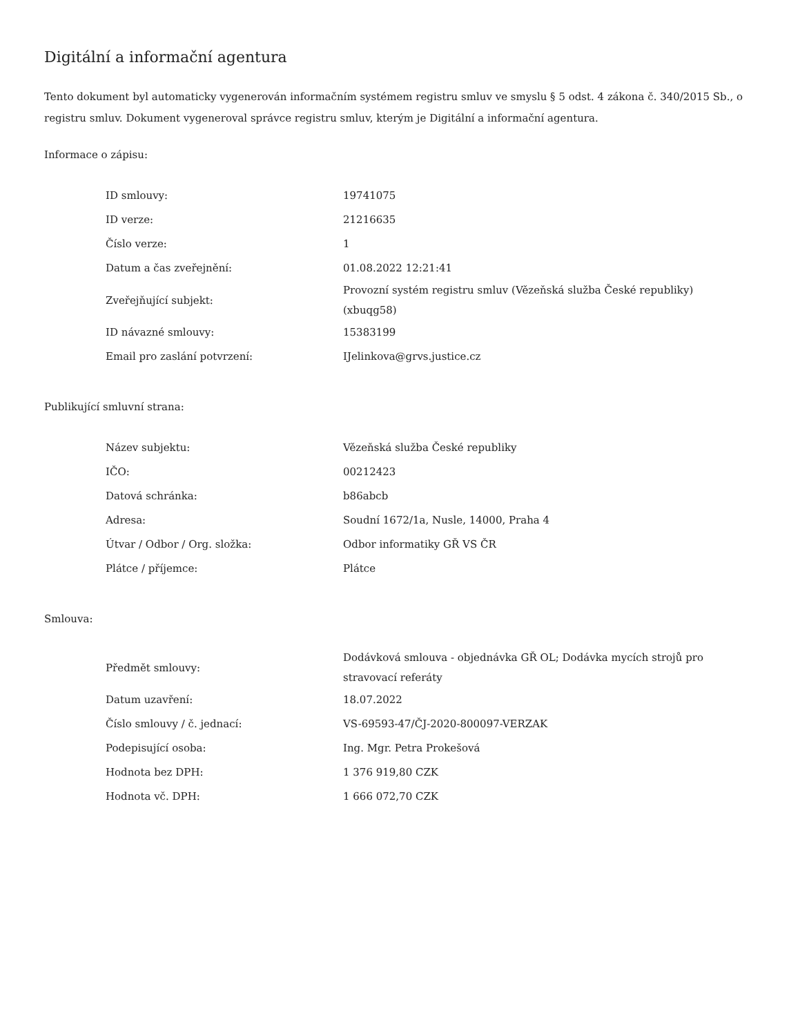Digitální a informační agentura
Tento dokument byl automaticky vygenerován informačním systémem registru smluv ve smyslu § 5 odst. 4 zákona č. 340/2015 Sb., o registru smluv. Dokument vygeneroval správce registru smluv, kterým je Digitální a informační agentura.
Informace o zápisu:
| ID smlouvy: | 19741075 |
| ID verze: | 21216635 |
| Číslo verze: | 1 |
| Datum a čas zveřejnění: | 01.08.2022 12:21:41 |
| Zveřejňující subjekt: | Provozní systém registru smluv (Vězeňská služba České republiky) (xbuqg58) |
| ID návazné smlouvy: | 15383199 |
| Email pro zaslání potvrzení: | IJelinkova@grvs.justice.cz |
Publikující smluvní strana:
| Název subjektu: | Vězeňská služba České republiky |
| IČO: | 00212423 |
| Datová schránka: | b86abcb |
| Adresa: | Soudní 1672/1a, Nusle, 14000, Praha 4 |
| Útvar / Odbor / Org. složka: | Odbor informatiky GŘ VS ČR |
| Plátce / příjemce: | Plátce |
Smlouva:
| Předmět smlouvy: | Dodávková smlouva - objednávka GŘ OL; Dodávka mycích strojů pro stravovací referáty |
| Datum uzavření: | 18.07.2022 |
| Číslo smlouvy / č. jednací: | VS-69593-47/ČJ-2020-800097-VERZAK |
| Podepisující osoba: | Ing. Mgr. Petra Prokešová |
| Hodnota bez DPH: | 1 376 919,80 CZK |
| Hodnota vč. DPH: | 1 666 072,70 CZK |